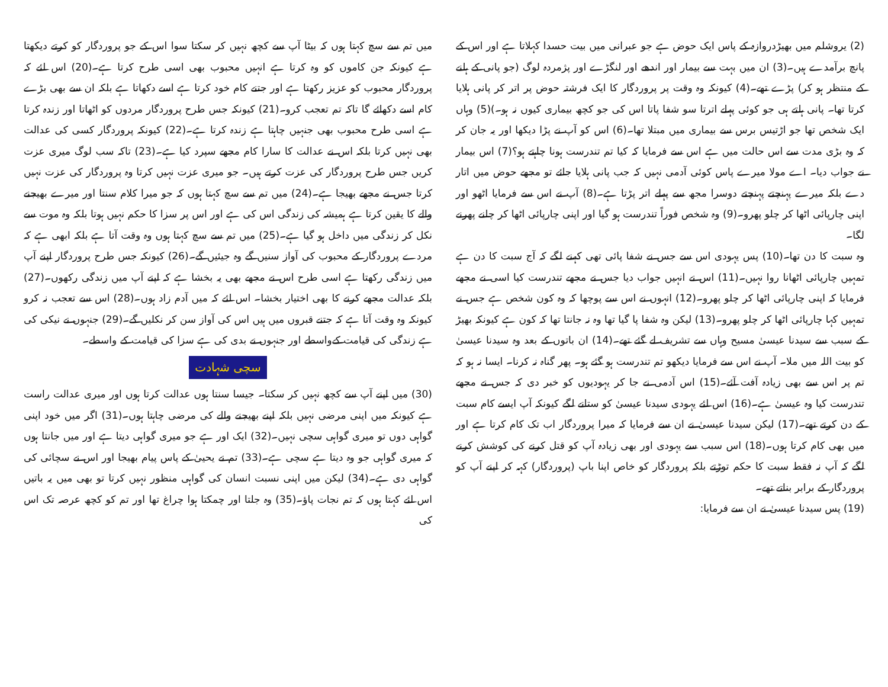(2) یروشلم میں بھیڑدروازہ کے پاس ایک حوض ہے جو عبرانی میں بیت حسدا کہلاتا ہے اور اس کے پانچ برآمدے ہیں۔(3) ان میں بہت سے بیمار اور اندھے اور لنگڑے اور پژمردہ لوگ (جو پانی کے ہلنے کے منتظر ہو کر) پڑے تھے۔(4) کیونکہ وہ وقت پر پروردگار کا ایک فرشتہ حوض پر اتر کر پانی ہلایا کرتا تھا۔ پانی ہلتے ہی جو کوئی پہلے اترتا سو شفا پاتا اس کی جو کچھ بیماری کیوں نہ ہو۔)(5) وہاں ایک شخص تھا جو اڑتیس برس سے بیماری میں مبتلا تھا۔(6) اس کو آپ نے پڑا دیکھا اور یہ جان کر کہ وہ بڑی مدت سے اس حالت میں ہے اس سے فرمایا کہ کیا تم تندرست ہونا چاہتے ہو؟(7) اس بیمار نے جواب دیا۔ اے مولا میرے پاس کوئی آدمی نہیں کہ جب پانی ہلایا جائے تو مجھے حوض میں اتار دے بلکہ میرے پہنچتے پہنچتے دوسرا مجھ سے پہلے اتر پڑتا ہے۔(8) آپ نے اس سے فرمایا اٹھو اور اپنی چارپائی اٹھا کر چلو پھرو۔(9) وہ شخص فوراً تندرست ہو گیا اور اپنی چارپائی اٹھا کر چلنے پھرنے لگا۔
وہ سبت کا دن تھا۔(10) پس یہودی اس سے جس نے شفا پائی تھی کہنے لگے کہ آج سبت کا دن ہے تمہیں چارپائی اٹھانا روا نہیں۔(11) اس نے انہیں جواب دیا جس نے مجھے تندرست کیا اسی نے مجھے فرمایا کہ اپنی چارپائی اٹھا کر چلو پھرو۔(12) انہوں نے اس سے پوچھا کہ وہ کون شخص ہے جس نے تمہیں کہا چارپائی اٹھا کر چلو پھرو۔(13) لیکن وہ شفا پا گیا تھا وہ نہ جانتا تھا کہ کون ہے کیونکہ بھیڑ کے سبب سے سیدنا عیسیٰ مسیح وہاں سے تشریف لے گئے تھے۔(14) ان باتوں کے بعد وہ سیدنا عیسیٰ کو بیت اللہ میں ملا۔ آپ نے اس سے فرمایا دیکھو تم تندرست ہو گئے ہو۔ پھر گناہ نہ کرنا۔ ایسا نہ ہو کہ تم پر اس سے بھی زیادہ آفت آئے۔(15) اس آدمی نے جا کر یہودیوں کو خبر دی کہ جس نے مجھے تندرست کیا وہ عیسیٰ ہے۔(16) اس لئے یہودی سیدنا عیسیٰ کو ستانے لگے کیونکہ آپ ایسے کام سبت کے دن کرتے تھے۔(17) لیکن سیدنا عیسیٰ نے ان سے فرمایا کہ میرا پروردگار اب تک کام کرتا ہے اور میں بھی کام کرتا ہوں۔(18) اس سبب سے یہودی اور بھی زیادہ آپ کو قتل کرنے کی کوشش کرنے لگے کہ آپ نہ فقط سبت کا حکم توڑتے بلکہ پروردگار کو خاص اپنا باپ (پروردگار) کہہ کر اپنے آپ کو پروردگار کے برابر بناتے تھے۔
(19) پس سیدنا عیسیٰ نے ان سے فرمایا:
میں تم سے سچ کہتا ہوں کہ بیٹا آپ سے کچھ نہیں کر سکتا سوا اس کے جو پروردگار کو کرتے دیکھتا ہے کیونکہ جن کاموں کو وہ کرتا ہے انہیں محبوب بھی اسی طرح کرتا ہے۔(20) اس لئے کہ پروردگار محبوب کو عزیز رکھتا ہے اور جتنے کام خود کرتا ہے اسے دکھاتا ہے بلکہ ان سے بھی بڑے کام اسے دکھائے گا تاکہ تم تعجب کرو۔(21) کیونکہ جس طرح پروردگار مردوں کو اٹھاتا اور زندہ کرتا ہے اسی طرح محبوب بھی جنہیں چاہتا ہے زندہ کرتا ہے۔(22) کیونکہ پروردگار کسی کی عدالت بھی نہیں کرتا بلکہ اس نے عدالت کا سارا کام مجھے سپرد کیا ہے۔(23) تاکہ سب لوگ میری عزت کریں جس طرح پروردگار کی عزت کرتے ہیں۔ جو میری عزت نہیں کرتا وہ پروردگار کی عزت نہیں کرتا جس نے مجھے بھیجا ہے۔(24) میں تم سے سچ کہتا ہوں کہ جو میرا کلام سنتا اور میرے بھیجنے والے کا یقین کرتا ہے ہمیشہ کی زندگی اس کی ہے اور اس پر سزا کا حکم نہیں ہوتا بلکہ وہ موت سے نکل کر زندگی میں داخل ہو گیا ہے۔(25) میں تم سے سچ کہتا ہوں وہ وقت آتا ہے بلکہ ابھی ہے کہ مردے پروردگار کے محبوب کی آواز سنیں گے وہ جیئیں گے۔(26) کیونکہ جس طرح پروردگار اپنے آپ میں زندگی رکھتا ہے اسی طرح اس نے مجھے بھی یہ بخشا ہے کہ اپنے آپ میں زندگی رکھوں۔(27) بلکہ عدالت مجھے کرنے کا بھی اختیار بخشا۔ اس لئے کہ میں آدم زاد ہوں۔(28) اس سے تعجب نہ کرو کیونکہ وہ وقت آتا ہے کہ جتنے قبروں میں ہیں اس کی آواز سن کر نکلیں گے۔(29) جنہوں نے نیکی کی ہے زندگی کی قیامت کےواسطے اور جنہوں نے بدی کی ہے سزا کی قیامت کے واسطے۔
سچی شہادت
(30) میں اپنے آپ سے کچھ نہیں کر سکتا۔ جیسا سنتا ہوں عدالت کرتا ہوں اور میری عدالت راست ہے کیونکہ میں اپنی مرضی نہیں بلکہ اپنے بھیجنے والے کی مرضی چاہتا ہوں۔(31) اگر میں خود اپنی گواہی دوں تو میری گواہی سچی نہیں۔(32) ایک اور ہے جو میری گواہی دیتا ہے اور میں جانتا ہوں کہ میری گواہی جو وہ دیتا ہے سچی ہے۔(33) تم نے یحییٰ کے پاس پیام بھیجا اور اس نے سچائی کی گواہی دی ہے۔(34) لیکن میں اپنی نسبت انسان کی گواہی منظور نہیں کرتا تو بھی میں یہ باتیں اس لئے کہتا ہوں کہ تم نجات پاؤ۔(35) وہ جلتا اور چمکتا ہوا چراغ تھا اور تم کو کچھ عرصہ تک اس کی